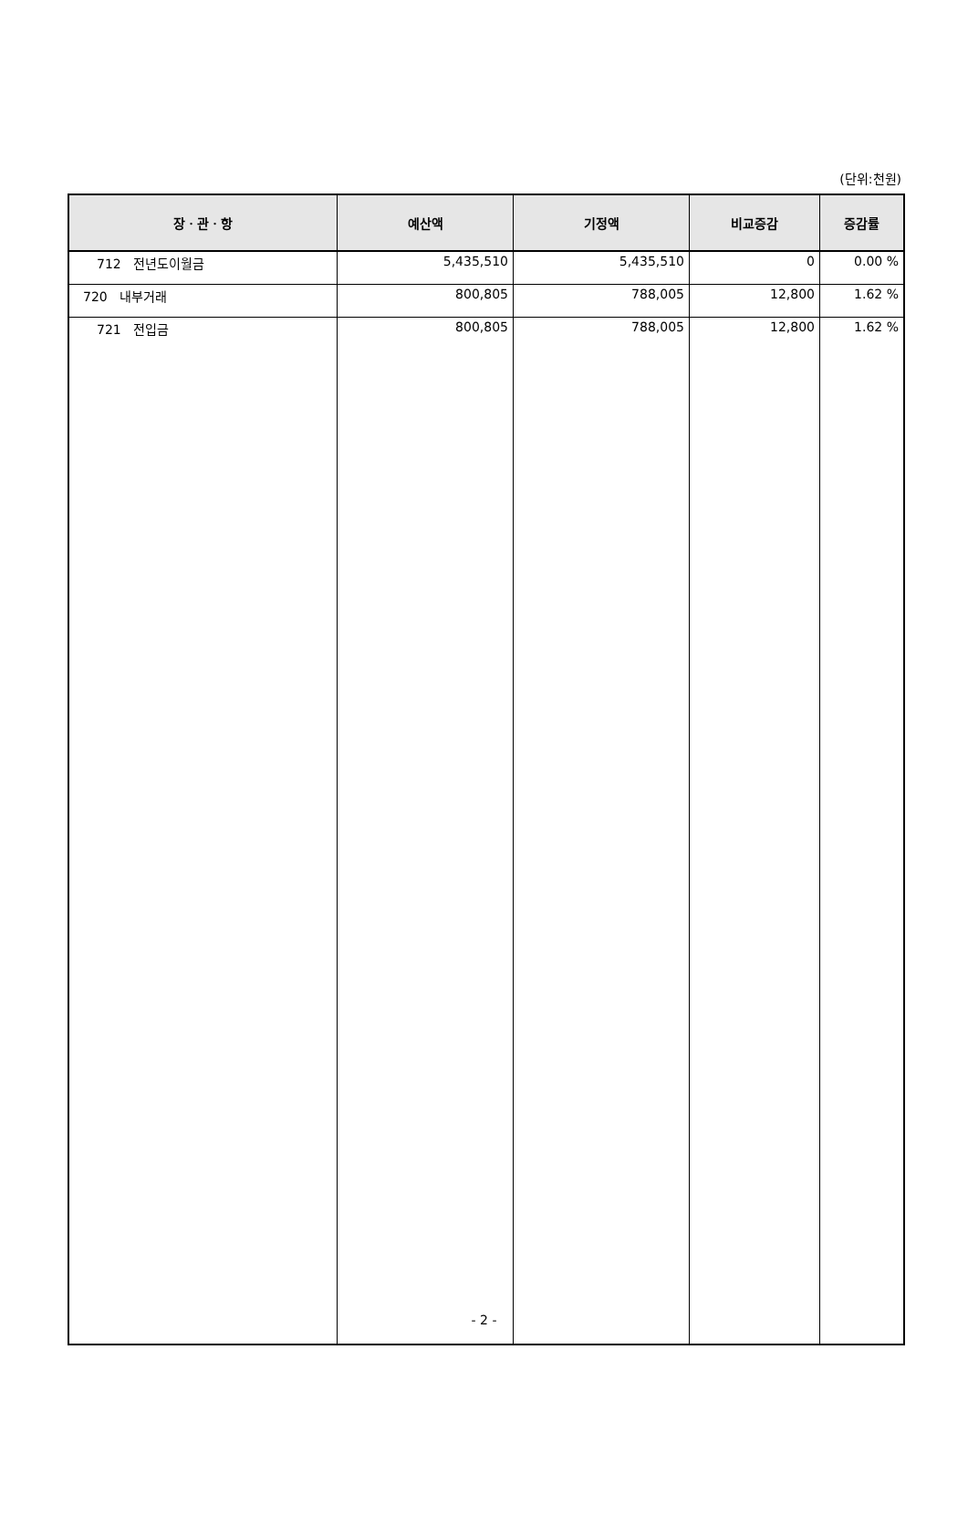(단위:천원)
| 장ㆍ관ㆍ항 | 예산액 | 기정액 | 비교증감 | 증감률 |
| --- | --- | --- | --- | --- |
| 712 전년도이월금 | 5,435,510 | 5,435,510 | 0 | 0.00 % |
| 720 내부거래 | 800,805 | 788,005 | 12,800 | 1.62 % |
| 721 전입금 | 800,805 | 788,005 | 12,800 | 1.62 % |
- 2 -